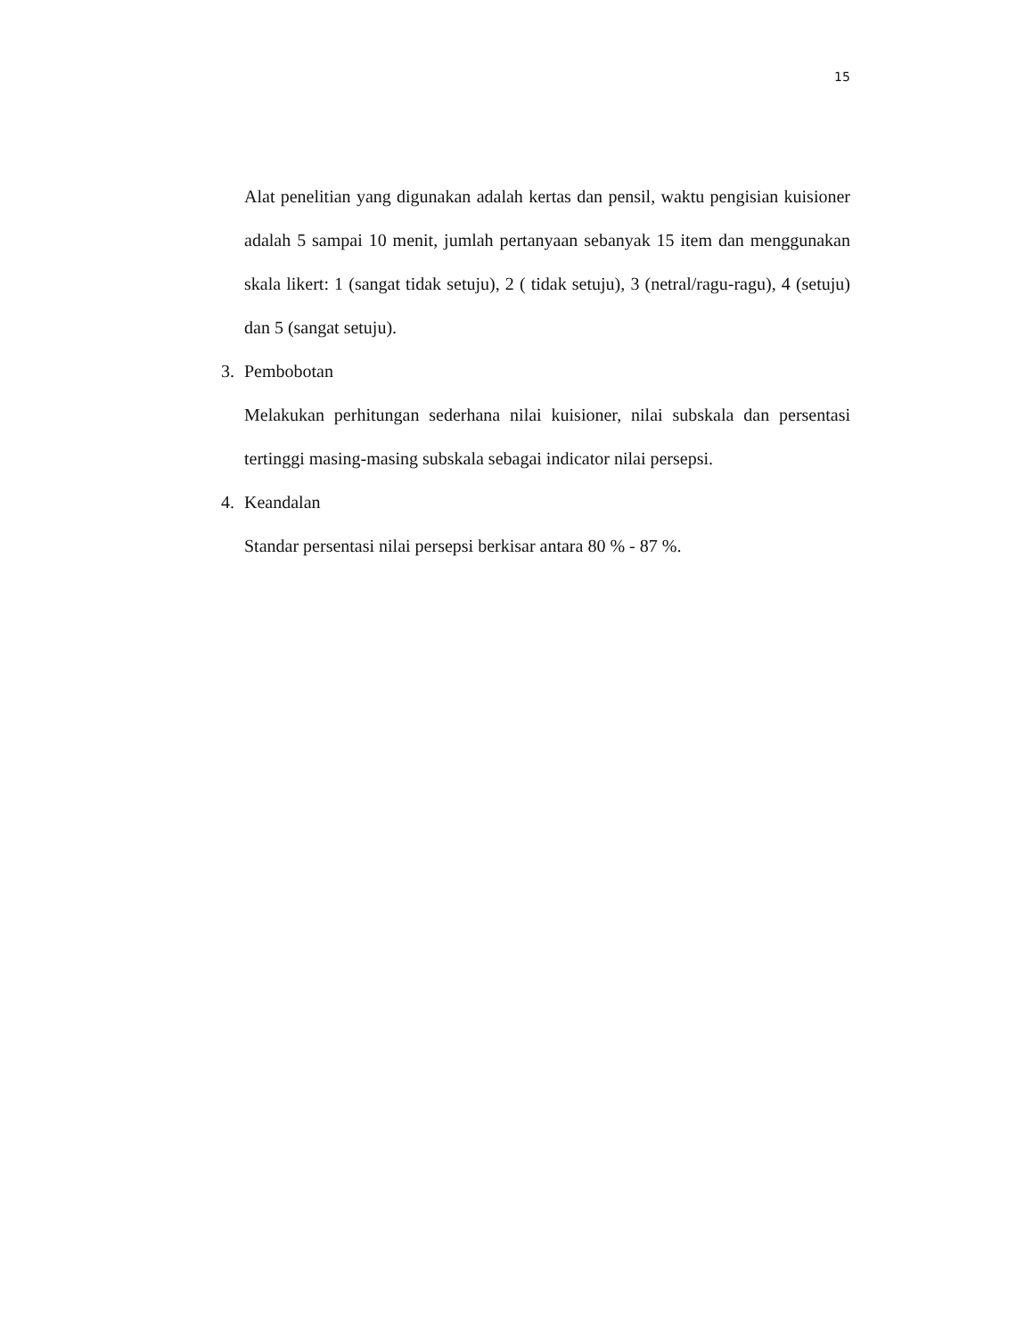15
Alat penelitian yang digunakan adalah kertas dan pensil, waktu pengisian kuisioner adalah 5 sampai 10 menit, jumlah pertanyaan sebanyak 15 item dan menggunakan skala likert: 1 (sangat tidak setuju), 2 ( tidak setuju), 3 (netral/ragu-ragu), 4 (setuju) dan 5 (sangat setuju).
3. Pembobotan
Melakukan perhitungan sederhana nilai kuisioner, nilai subskala dan persentasi tertinggi masing-masing subskala sebagai indicator nilai persepsi.
4. Keandalan
Standar persentasi nilai persepsi berkisar antara 80 % - 87 %.